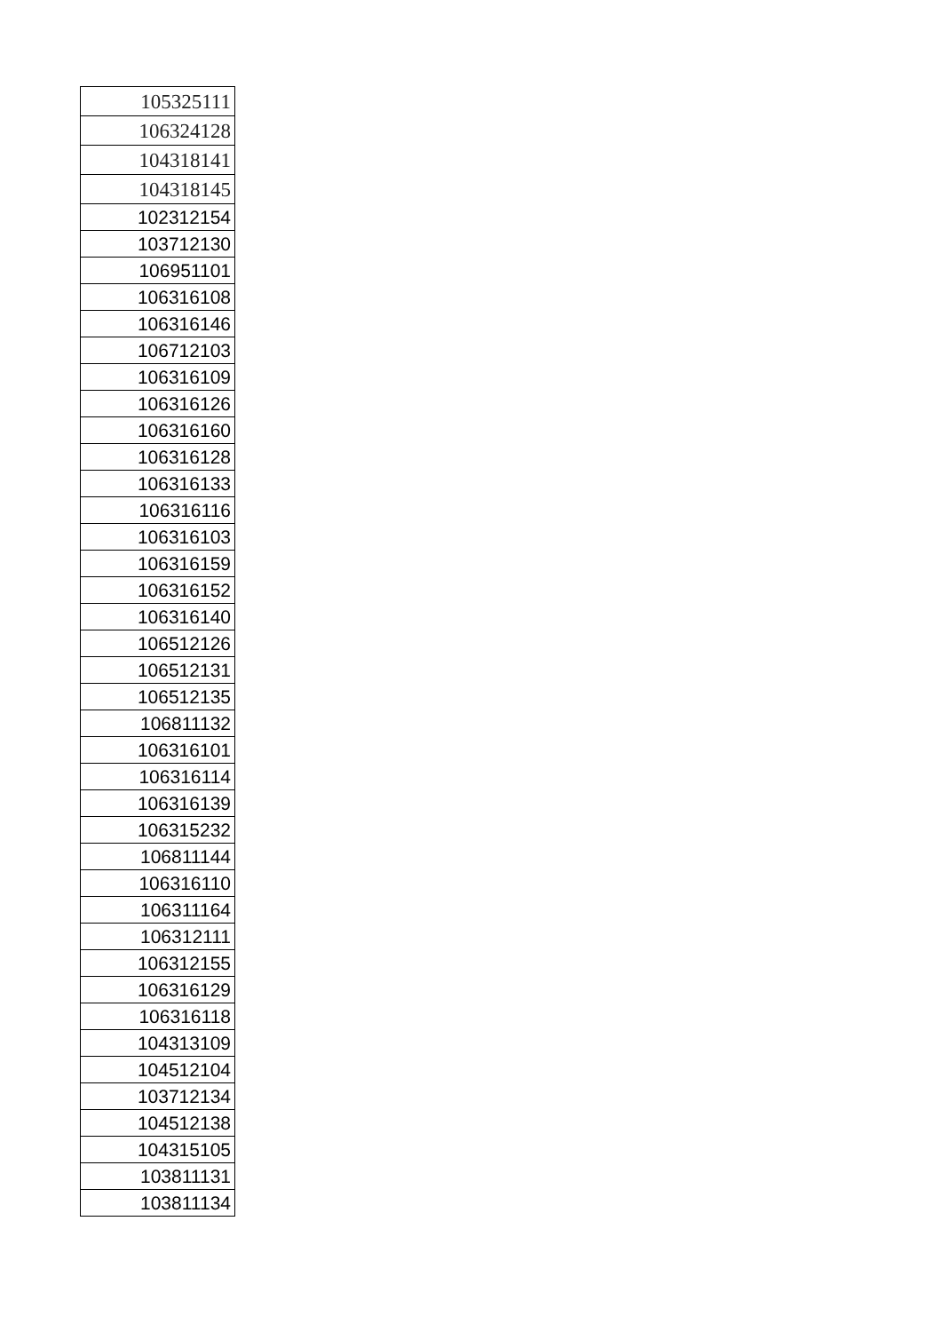| 105325111 |
| 106324128 |
| 104318141 |
| 104318145 |
| 102312154 |
| 103712130 |
| 106951101 |
| 106316108 |
| 106316146 |
| 106712103 |
| 106316109 |
| 106316126 |
| 106316160 |
| 106316128 |
| 106316133 |
| 106316116 |
| 106316103 |
| 106316159 |
| 106316152 |
| 106316140 |
| 106512126 |
| 106512131 |
| 106512135 |
| 106811132 |
| 106316101 |
| 106316114 |
| 106316139 |
| 106315232 |
| 106811144 |
| 106316110 |
| 106311164 |
| 106312111 |
| 106312155 |
| 106316129 |
| 106316118 |
| 104313109 |
| 104512104 |
| 103712134 |
| 104512138 |
| 104315105 |
| 103811131 |
| 103811134 |